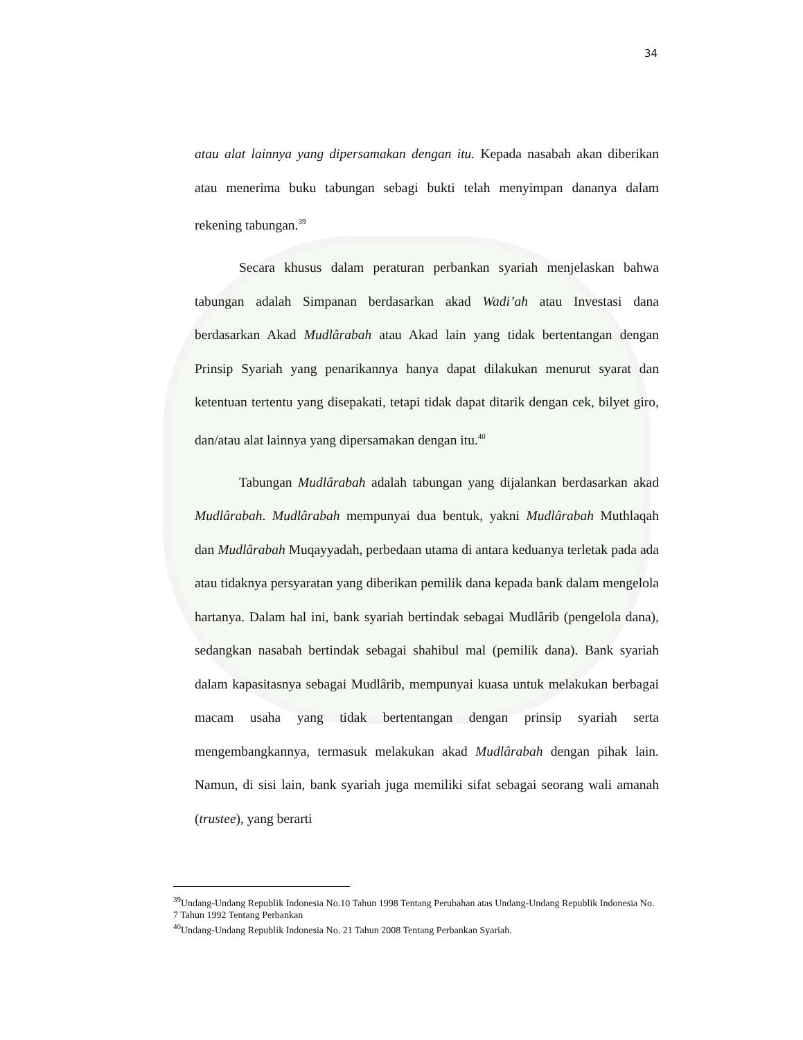34
atau alat lainnya yang dipersamakan dengan itu. Kepada nasabah akan diberikan atau menerima buku tabungan sebagi bukti telah menyimpan dananya dalam rekening tabungan.<sup>39</sup>
Secara khusus dalam peraturan perbankan syariah menjelaskan bahwa tabungan adalah Simpanan berdasarkan akad Wadi’ah atau Investasi dana berdasarkan Akad Mudlârabah atau Akad lain yang tidak bertentangan dengan Prinsip Syariah yang penarikannya hanya dapat dilakukan menurut syarat dan ketentuan tertentu yang disepakati, tetapi tidak dapat ditarik dengan cek, bilyet giro, dan/atau alat lainnya yang dipersamakan dengan itu.<sup>40</sup>
Tabungan Mudlârabah adalah tabungan yang dijalankan berdasarkan akad Mudlârabah. Mudlârabah mempunyai dua bentuk, yakni Mudlârabah Muthlaqah dan Mudlârabah Muqayyadah, perbedaan utama di antara keduanya terletak pada ada atau tidaknya persyaratan yang diberikan pemilik dana kepada bank dalam mengelola hartanya. Dalam hal ini, bank syariah bertindak sebagai Mudlârib (pengelola dana), sedangkan nasabah bertindak sebagai shahibul mal (pemilik dana). Bank syariah dalam kapasitasnya sebagai Mudlârib, mempunyai kuasa untuk melakukan berbagai macam usaha yang tidak bertentangan dengan prinsip syariah serta mengembangkannya, termasuk melakukan akad Mudlârabah dengan pihak lain. Namun, di sisi lain, bank syariah juga memiliki sifat sebagai seorang wali amanah (trustee), yang berarti
<sup>39</sup> Undang-Undang Republik Indonesia No.10 Tahun 1998 Tentang Perubahan atas Undang-Undang Republik Indonesia No. 7 Tahun 1992 Tentang Perbankan
<sup>40</sup> Undang-Undang Republik Indonesia No. 21 Tahun 2008 Tentang Perbankan Syariah.